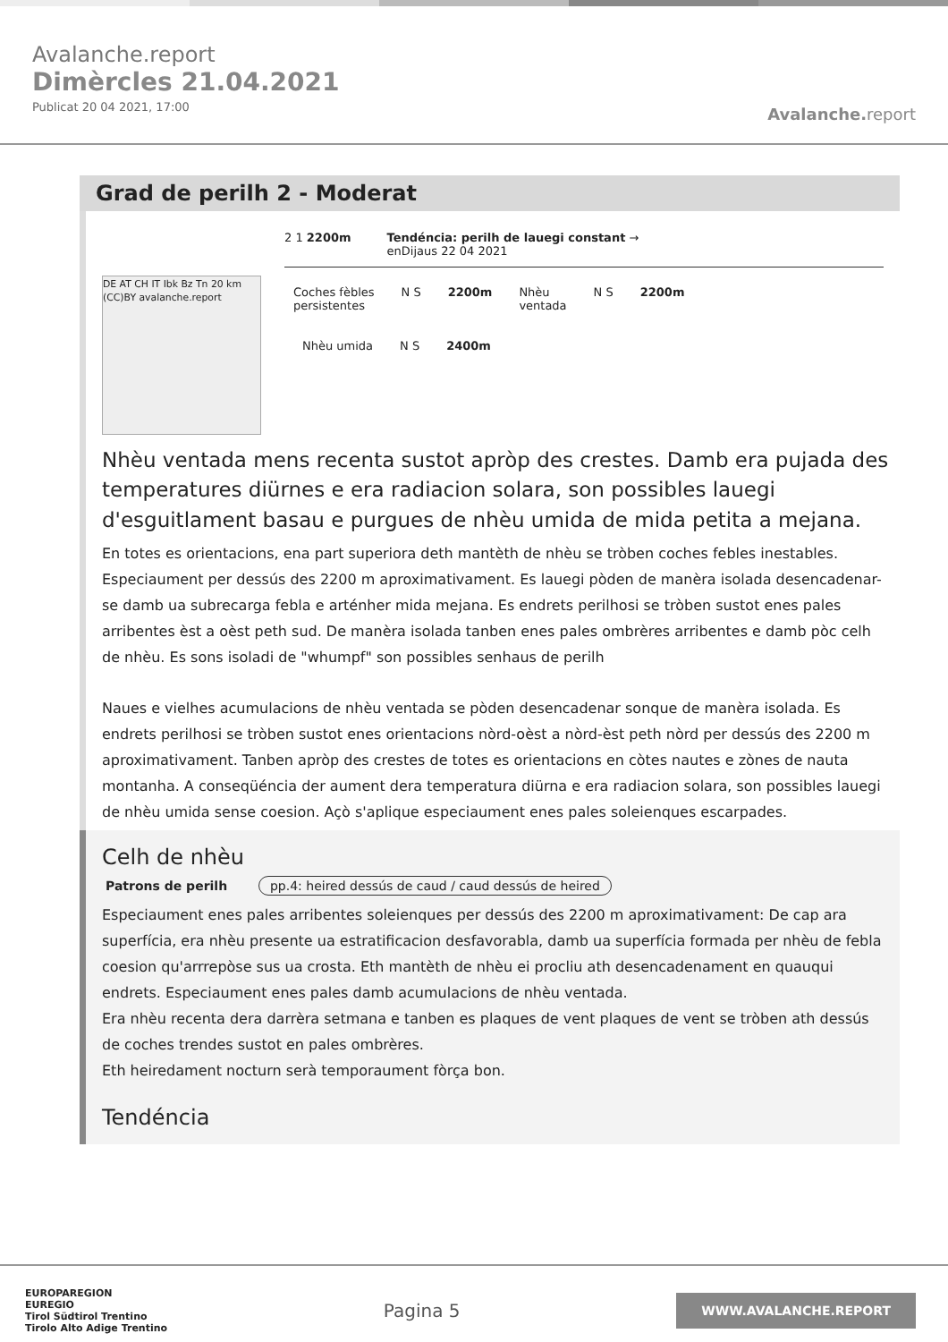Avalanche.report
Dimèrcles 21.04.2021
Publicat 20 04 2021, 17:00
Avalanche. report
Grad de perilh 2 - Moderat
DE AT CH IT Ibk Bz Tn 20 km (CC)BY avalanche.report
2 1 2200m Tendéncia: perilh de lauegi constant →
enDijaus 22 04 2021
Coches fèbles
persistentes
N S 2200m Nhèu
ventada
N S 2200m
Nhèu umida N S 2400m
Nhèu ventada mens recenta sustot apròp des crestes. Damb era pujada des temperatures diürnes e era radiacion solara, son possibles lauegi d'esguitlament basau e purgues de nhèu umida de mida petita a mejana.
En totes es orientacions, ena part superiora deth mantèth de nhèu se tròben coches febles inestables. Especiaument per dessús des 2200 m aproximativament. Es lauegi pòden de manèra isolada desencadenar-se damb ua subrecarga febla e arténher mida mejana. Es endrets perilhosi se tròben sustot enes pales arribentes èst a oèst peth sud. De manèra isolada tanben enes pales ombrères arribentes e damb pòc celh de nhèu. Es sons isoladi de "whumpf" son possibles senhaus de perilh
Naues e vielhes acumulacions de nhèu ventada se pòden desencadenar sonque de manèra isolada. Es endrets perilhosi se tròben sustot enes orientacions nòrd-oèst a nòrd-èst peth nòrd per dessús des 2200 m aproximativament. Tanben apròp des crestes de totes es orientacions en còtes nautes e zònes de nauta montanha. A conseqüéncia der aument dera temperatura diürna e era radiacion solara, son possibles lauegi de nhèu umida sense coesion. Açò s'aplique especiaument enes pales soleienques escarpades.
Celh de nhèu
Patrons de perilh pp.4: heired dessús de caud / caud dessús de heired
Especiaument enes pales arribentes soleienques per dessús des 2200 m aproximativament: De cap ara superfícia, era nhèu presente ua estratificacion desfavorabla, damb ua superfícia formada per nhèu de febla coesion qu'arrrepòse sus ua crosta. Eth mantèth de nhèu ei procliu ath desencadenament en quauqui endrets. Especiaument enes pales damb acumulacions de nhèu ventada.
Era nhèu recenta dera darrèra setmana e tanben es plaques de vent plaques de vent se tròben ath dessús de coches trendes sustot en pales ombrères.
Eth heiredament nocturn serà temporaument fòrça bon.
Tendéncia
EUROPAREGION
EUREGIO
Tirol Südtirol Trentino
Tirolo Alto Adige Trentino
Pagina 5
WWW.AVALANCHE.REPORT